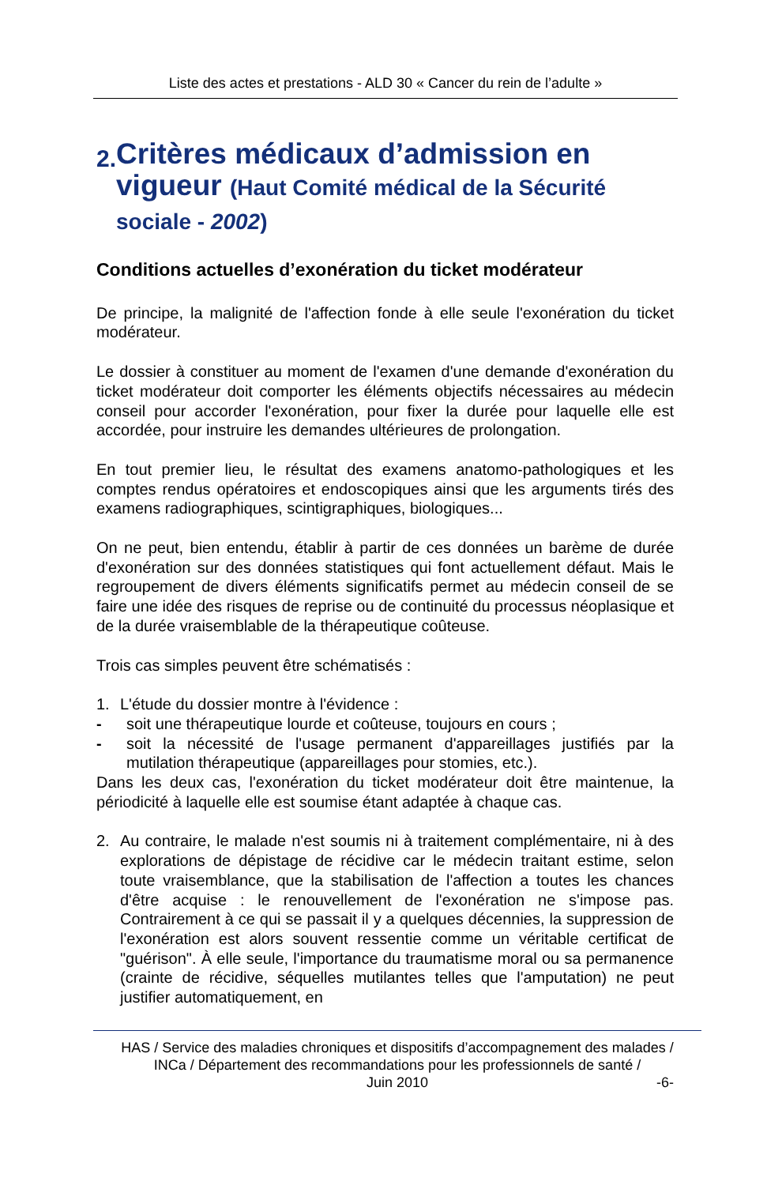Liste des actes et prestations - ALD 30 « Cancer du rein de l’adulte »
2. Critères médicaux d’admission en vigueur (Haut Comité médical de la Sécurité sociale - 2002)
Conditions actuelles d’exonération du ticket modérateur
De principe, la malignité de l'affection fonde à elle seule l'exonération du ticket modérateur.
Le dossier à constituer au moment de l'examen d'une demande d'exonération du ticket modérateur doit comporter les éléments objectifs nécessaires au médecin conseil pour accorder l'exonération, pour fixer la durée pour laquelle elle est accordée, pour instruire les demandes ultérieures de prolongation.
En tout premier lieu, le résultat des examens anatomo-pathologiques et les comptes rendus opératoires et endoscopiques ainsi que les arguments tirés des examens radiographiques, scintigraphiques, biologiques...
On ne peut, bien entendu, établir à partir de ces données un barème de durée d'exonération sur des données statistiques qui font actuellement défaut. Mais le regroupement de divers éléments significatifs permet au médecin conseil de se faire une idée des risques de reprise ou de continuité du processus néoplasique et de la durée vraisemblable de la thérapeutique coûteuse.
Trois cas simples peuvent être schématisés :
1. L'étude du dossier montre à l'évidence :
- soit une thérapeutique lourde et coûteuse, toujours en cours ;
- soit la nécessité de l'usage permanent d'appareillages justifiés par la mutilation thérapeutique (appareillages pour stomies, etc.).
Dans les deux cas, l'exonération du ticket modérateur doit être maintenue, la périodicité à laquelle elle est soumise étant adaptée à chaque cas.
2. Au contraire, le malade n'est soumis ni à traitement complémentaire, ni à des explorations de dépistage de récidive car le médecin traitant estime, selon toute vraisemblance, que la stabilisation de l'affection a toutes les chances d'être acquise : le renouvellement de l'exonération ne s'impose pas. Contrairement à ce qui se passait il y a quelques décennies, la suppression de l'exonération est alors souvent ressentie comme un véritable certificat de "guérison". À elle seule, l'importance du traumatisme moral ou sa permanence (crainte de récidive, séquelles mutilantes telles que l'amputation) ne peut justifier automatiquement, en
HAS / Service des maladies chroniques et dispositifs d’accompagnement des malades /
INCa / Département des recommandations pour les professionnels de santé /
Juin 2010
-6-